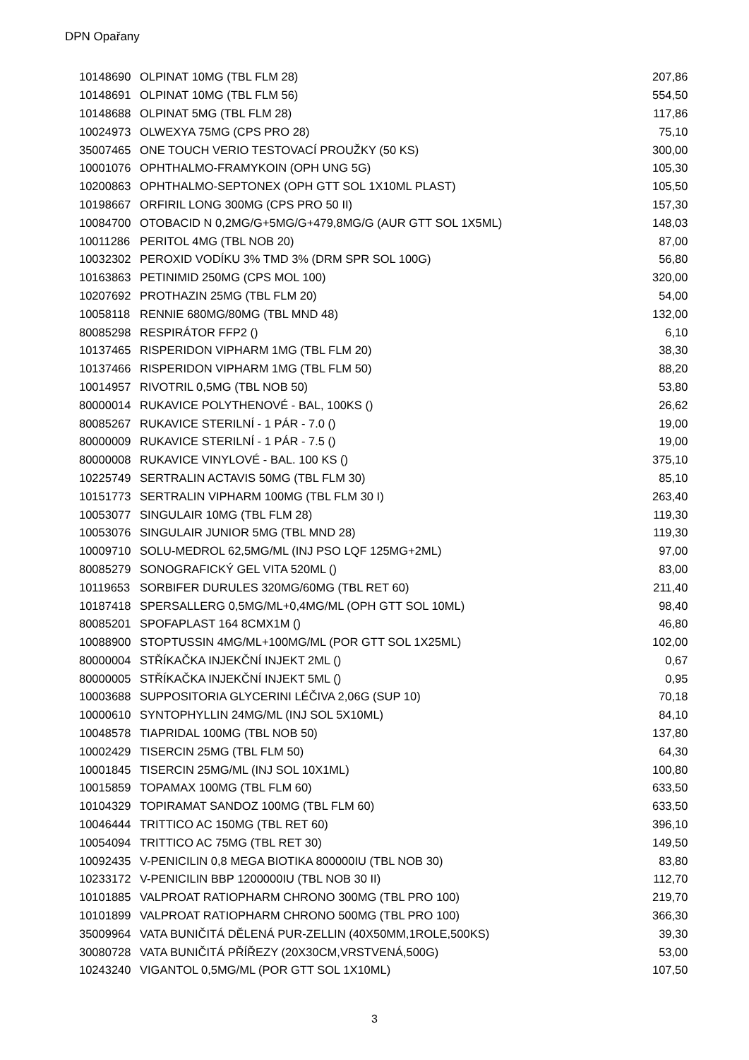DPN Opařany
| 10148690 | OLPINAT 10MG (TBL FLM 28) | 207,86 |
| 10148691 | OLPINAT 10MG (TBL FLM 56) | 554,50 |
| 10148688 | OLPINAT 5MG (TBL FLM 28) | 117,86 |
| 10024973 | OLWEXYA 75MG (CPS PRO 28) | 75,10 |
| 35007465 | ONE TOUCH VERIO TESTOVACÍ PROUŽKY (50 KS) | 300,00 |
| 10001076 | OPHTHALMO-FRAMYKOIN (OPH UNG 5G) | 105,30 |
| 10200863 | OPHTHALMO-SEPTONEX (OPH GTT SOL 1X10ML PLAST) | 105,50 |
| 10198667 | ORFIRIL LONG 300MG (CPS PRO 50 II) | 157,30 |
| 10084700 | OTOBACID N 0,2MG/G+5MG/G+479,8MG/G (AUR GTT SOL 1X5ML) | 148,03 |
| 10011286 | PERITOL 4MG (TBL NOB 20) | 87,00 |
| 10032302 | PEROXID VODÍKU 3% TMD 3% (DRM SPR SOL 100G) | 56,80 |
| 10163863 | PETINIMID 250MG (CPS MOL 100) | 320,00 |
| 10207692 | PROTHAZIN 25MG (TBL FLM 20) | 54,00 |
| 10058118 | RENNIE 680MG/80MG (TBL MND 48) | 132,00 |
| 80085298 | RESPIRÁTOR FFP2 () | 6,10 |
| 10137465 | RISPERIDON VIPHARM 1MG (TBL FLM 20) | 38,30 |
| 10137466 | RISPERIDON VIPHARM 1MG (TBL FLM 50) | 88,20 |
| 10014957 | RIVOTRIL 0,5MG (TBL NOB 50) | 53,80 |
| 80000014 | RUKAVICE POLYTHENOVÉ - BAL, 100KS () | 26,62 |
| 80085267 | RUKAVICE STERILNÍ - 1 PÁR - 7.0 () | 19,00 |
| 80000009 | RUKAVICE STERILNÍ - 1 PÁR - 7.5 () | 19,00 |
| 80000008 | RUKAVICE VINYLOVÉ - BAL. 100 KS () | 375,10 |
| 10225749 | SERTRALIN ACTAVIS 50MG (TBL FLM 30) | 85,10 |
| 10151773 | SERTRALIN VIPHARM 100MG (TBL FLM 30 I) | 263,40 |
| 10053077 | SINGULAIR 10MG (TBL FLM 28) | 119,30 |
| 10053076 | SINGULAIR JUNIOR 5MG (TBL MND 28) | 119,30 |
| 10009710 | SOLU-MEDROL 62,5MG/ML (INJ PSO LQF 125MG+2ML) | 97,00 |
| 80085279 | SONOGRAFICKÝ GEL VITA 520ML () | 83,00 |
| 10119653 | SORBIFER DURULES 320MG/60MG (TBL RET 60) | 211,40 |
| 10187418 | SPERSALLERG 0,5MG/ML+0,4MG/ML (OPH GTT SOL 10ML) | 98,40 |
| 80085201 | SPOFAPLAST 164 8CMX1M () | 46,80 |
| 10088900 | STOPTUSSIN 4MG/ML+100MG/ML (POR GTT SOL 1X25ML) | 102,00 |
| 80000004 | STŘÍKAČKA INJEKČNÍ INJEKT 2ML () | 0,67 |
| 80000005 | STŘÍKAČKA INJEKČNÍ INJEKT 5ML () | 0,95 |
| 10003688 | SUPPOSITORIA GLYCERINI LÉČIVA 2,06G (SUP 10) | 70,18 |
| 10000610 | SYNTOPHYLLIN 24MG/ML (INJ SOL 5X10ML) | 84,10 |
| 10048578 | TIAPRIDAL 100MG (TBL NOB 50) | 137,80 |
| 10002429 | TISERCIN 25MG (TBL FLM 50) | 64,30 |
| 10001845 | TISERCIN 25MG/ML (INJ SOL 10X1ML) | 100,80 |
| 10015859 | TOPAMAX 100MG (TBL FLM 60) | 633,50 |
| 10104329 | TOPIRAMAT SANDOZ 100MG (TBL FLM 60) | 633,50 |
| 10046444 | TRITTICO AC 150MG (TBL RET 60) | 396,10 |
| 10054094 | TRITTICO AC 75MG (TBL RET 30) | 149,50 |
| 10092435 | V-PENICILIN 0,8 MEGA BIOTIKA 800000IU (TBL NOB 30) | 83,80 |
| 10233172 | V-PENICILIN BBP 1200000IU (TBL NOB 30 II) | 112,70 |
| 10101885 | VALPROAT RATIOPHARM CHRONO 300MG (TBL PRO 100) | 219,70 |
| 10101899 | VALPROAT RATIOPHARM CHRONO 500MG (TBL PRO 100) | 366,30 |
| 35009964 | VATA BUNIČITÁ DĚLENÁ PUR-ZELLIN (40X50MM,1ROLE,500KS) | 39,30 |
| 30080728 | VATA BUNIČITÁ PŘÍŘEZY (20X30CM,VRSTVENÁ,500G) | 53,00 |
| 10243240 | VIGANTOL 0,5MG/ML (POR GTT SOL 1X10ML) | 107,50 |
3